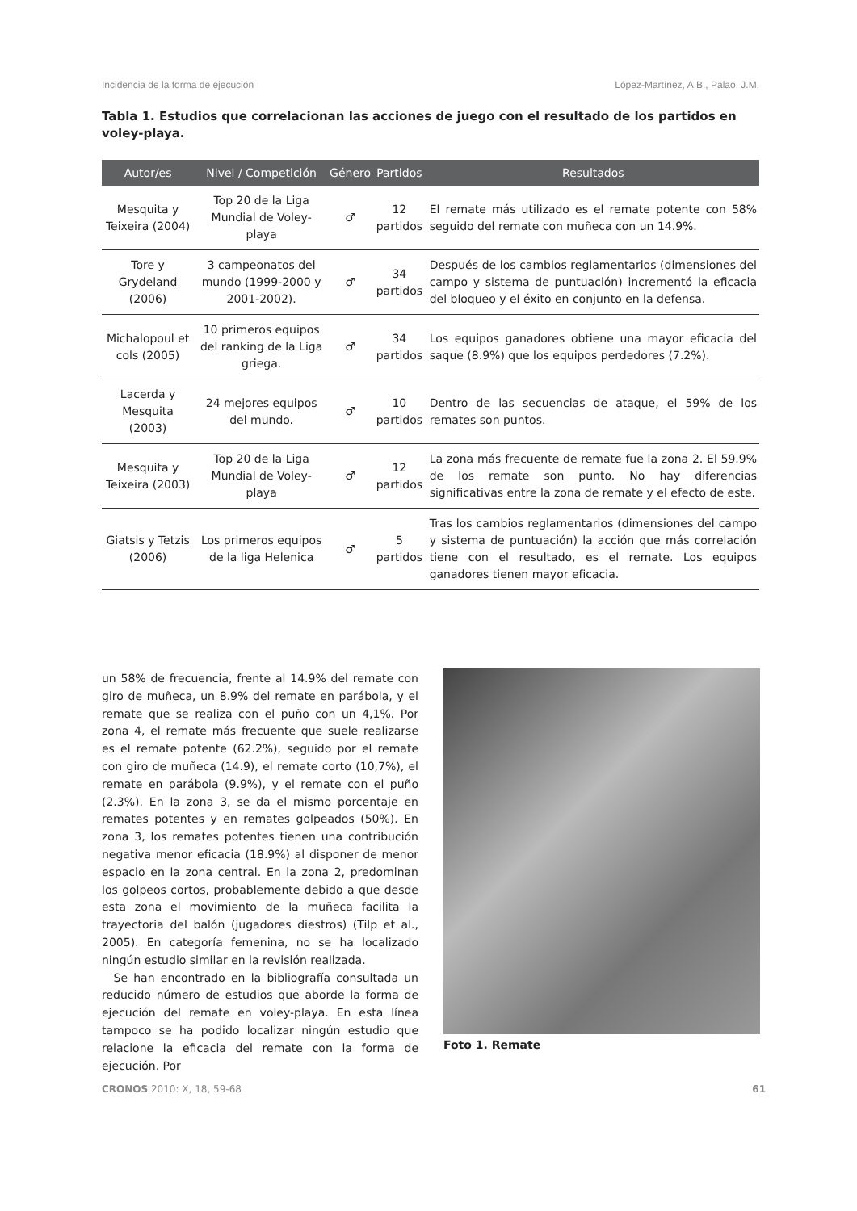Incidencia de la forma de ejecución López-Martínez, A.B., Palao, J.M.
Tabla 1. Estudios que correlacionan las acciones de juego con el resultado de los partidos en voley-playa.
| Autor/es | Nivel / Competición | Género | Partidos | Resultados |
| --- | --- | --- | --- | --- |
| Mesquita y Teixeira (2004) | Top 20 de la Liga Mundial de Voley-playa | ♂ | 12 partidos | El remate más utilizado es el remate potente con 58% seguido del remate con muñeca con un 14.9%. |
| Tore y Grydeland (2006) | 3 campeonatos del mundo (1999-2000 y 2001-2002). | ♂ | 34 partidos | Después de los cambios reglamentarios (dimensiones del campo y sistema de puntuación) incrementó la eficacia del bloqueo y el éxito en conjunto en la defensa. |
| Michalopoul et cols (2005) | 10 primeros equipos del ranking de la Liga griega. | ♂ | 34 partidos | Los equipos ganadores obtiene una mayor eficacia del saque (8.9%) que los equipos perdedores (7.2%). |
| Lacerda y Mesquita (2003) | 24 mejores equipos del mundo. | ♂ | 10 partidos | Dentro de las secuencias de ataque, el 59% de los remates son puntos. |
| Mesquita y Teixeira (2003) | Top 20 de la Liga Mundial de Voley-playa | ♂ | 12 partidos | La zona más frecuente de remate fue la zona 2. El 59.9% de los remate son punto. No hay diferencias significativas entre la zona de remate y el efecto de este. |
| Giatsis y Tetzis (2006) | Los primeros equipos de la liga Helenica | ♂ | 5 partidos | Tras los cambios reglamentarios (dimensiones del campo y sistema de puntuación) la acción que más correlación tiene con el resultado, es el remate. Los equipos ganadores tienen mayor eficacia. |
un 58% de frecuencia, frente al 14.9% del remate con giro de muñeca, un 8.9% del remate en parábola, y el remate que se realiza con el puño con un 4,1%. Por zona 4, el remate más frecuente que suele realizarse es el remate potente (62.2%), seguido por el remate con giro de muñeca (14.9), el remate corto (10,7%), el remate en parábola (9.9%), y el remate con el puño (2.3%). En la zona 3, se da el mismo porcentaje en remates potentes y en remates golpeados (50%). En zona 3, los remates potentes tienen una contribución negativa menor eficacia (18.9%) al disponer de menor espacio en la zona central. En la zona 2, predominan los golpeos cortos, probablemente debido a que desde esta zona el movimiento de la muñeca facilita la trayectoria del balón (jugadores diestros) (Tilp et al., 2005). En categoría femenina, no se ha localizado ningún estudio similar en la revisión realizada.
Se han encontrado en la bibliografía consultada un reducido número de estudios que aborde la forma de ejecución del remate en voley-playa. En esta línea tampoco se ha podido localizar ningún estudio que relacione la eficacia del remate con la forma de ejecución. Por
Foto 1. Remate
CRONOS 2010: X, 18, 59-68 61